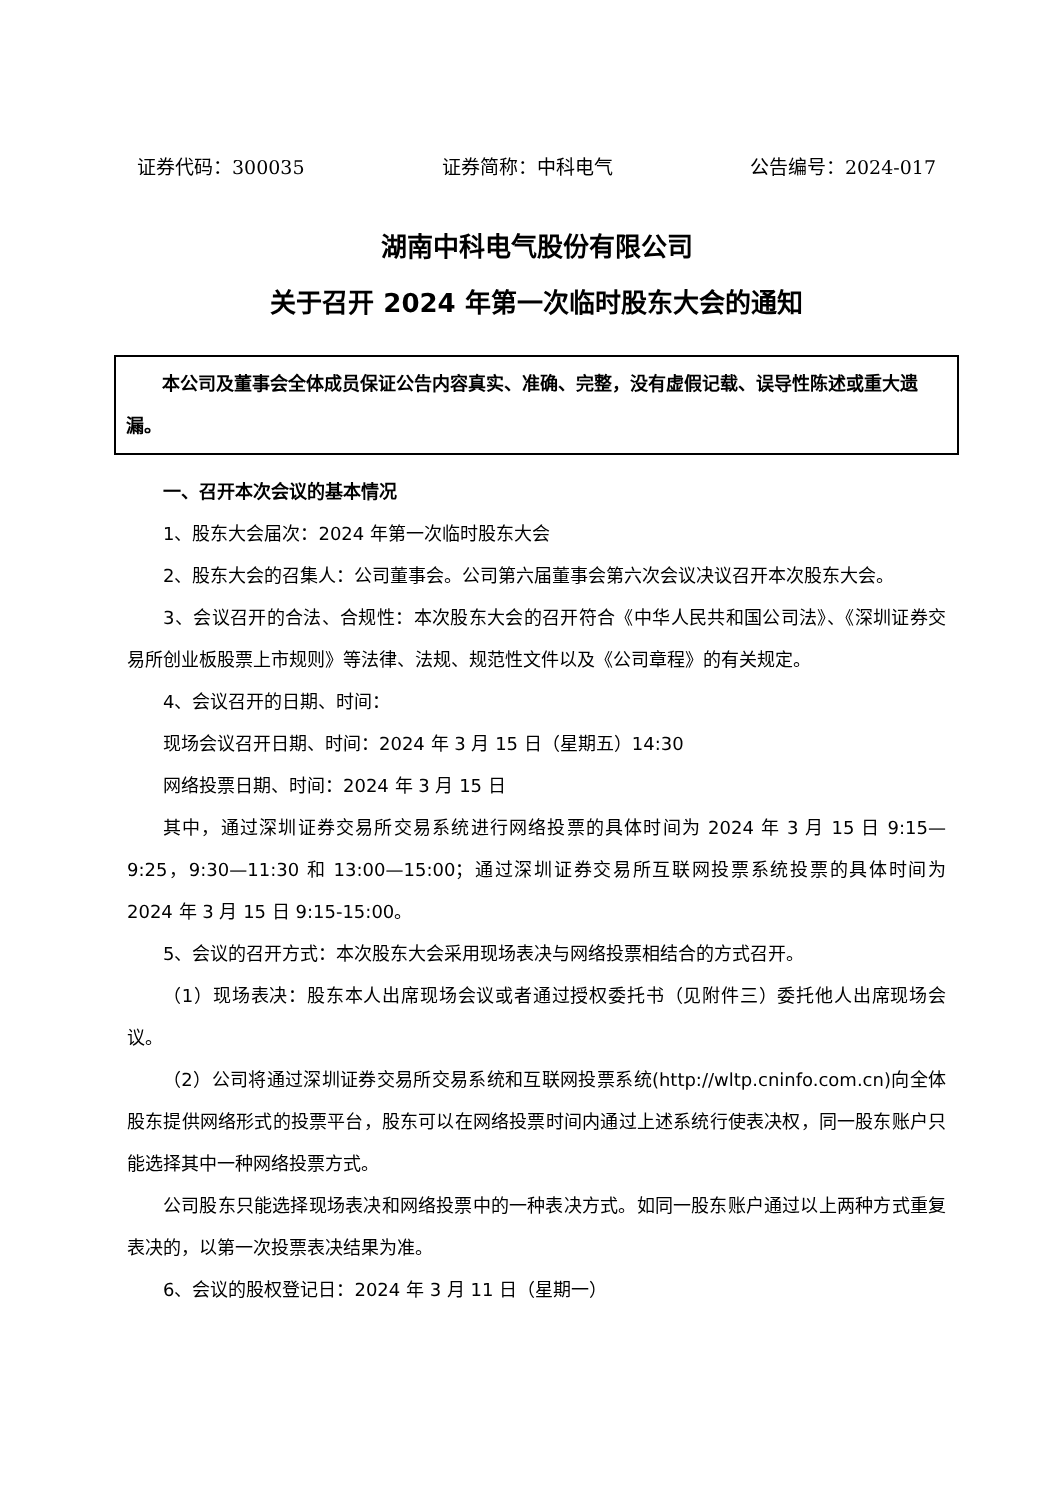证券代码：300035 证券简称：中科电气 公告编号：2024-017
湖南中科电气股份有限公司
关于召开 2024 年第一次临时股东大会的通知
本公司及董事会全体成员保证公告内容真实、准确、完整，没有虚假记载、误导性陈述或重大遗漏。
一、召开本次会议的基本情况
1、股东大会届次：2024 年第一次临时股东大会
2、股东大会的召集人：公司董事会。公司第六届董事会第六次会议决议召开本次股东大会。
3、会议召开的合法、合规性：本次股东大会的召开符合《中华人民共和国公司法》、《深圳证券交易所创业板股票上市规则》等法律、法规、规范性文件以及《公司章程》的有关规定。
4、会议召开的日期、时间：
现场会议召开日期、时间：2024 年 3 月 15 日（星期五）14:30
网络投票日期、时间：2024 年 3 月 15 日
其中，通过深圳证券交易所交易系统进行网络投票的具体时间为 2024 年 3 月 15 日 9:15—9:25，9:30—11:30 和 13:00—15:00；通过深圳证券交易所互联网投票系统投票的具体时间为 2024 年 3 月 15 日 9:15-15:00。
5、会议的召开方式：本次股东大会采用现场表决与网络投票相结合的方式召开。
（1）现场表决：股东本人出席现场会议或者通过授权委托书（见附件三）委托他人出席现场会议。
（2）公司将通过深圳证券交易所交易系统和互联网投票系统(http://wltp.cninfo.com.cn)向全体股东提供网络形式的投票平台，股东可以在网络投票时间内通过上述系统行使表决权，同一股东账户只能选择其中一种网络投票方式。
公司股东只能选择现场表决和网络投票中的一种表决方式。如同一股东账户通过以上两种方式重复表决的，以第一次投票表决结果为准。
6、会议的股权登记日：2024 年 3 月 11 日（星期一）